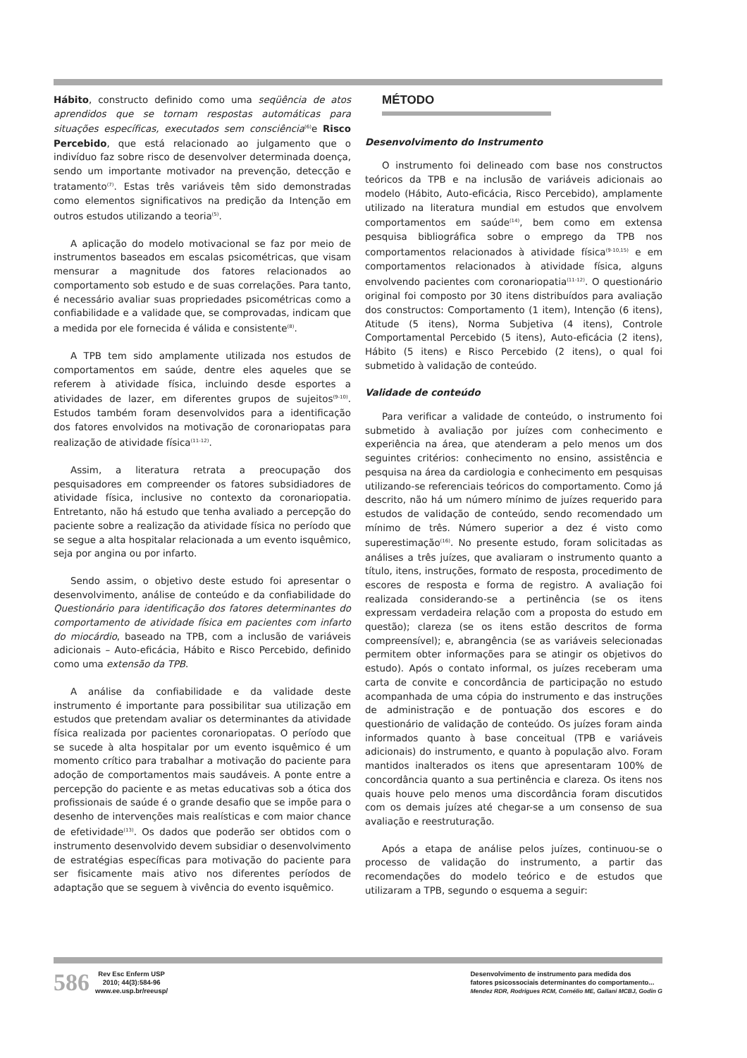Hábito, constructo definido como uma seqüência de atos aprendidos que se tornam respostas automáticas para situações específicas, executados sem consciência<sup>(6)</sup>e Risco Percebido, que está relacionado ao julgamento que o indivíduo faz sobre risco de desenvolver determinada doença, sendo um importante motivador na prevenção, detecção e tratamento<sup>(7)</sup>. Estas três variáveis têm sido demonstradas como elementos significativos na predição da Intenção em outros estudos utilizando a teoria<sup>(5)</sup>.
A aplicação do modelo motivacional se faz por meio de instrumentos baseados em escalas psicométricas, que visam mensurar a magnitude dos fatores relacionados ao comportamento sob estudo e de suas correlações. Para tanto, é necessário avaliar suas propriedades psicométricas como a confiabilidade e a validade que, se comprovadas, indicam que a medida por ele fornecida é válida e consistente<sup>(8)</sup>.
A TPB tem sido amplamente utilizada nos estudos de comportamentos em saúde, dentre eles aqueles que se referem à atividade física, incluindo desde esportes a atividades de lazer, em diferentes grupos de sujeitos<sup>(9-10)</sup>. Estudos também foram desenvolvidos para a identificação dos fatores envolvidos na motivação de coronariopatas para realização de atividade física<sup>(11-12)</sup>.
Assim, a literatura retrata a preocupação dos pesquisadores em compreender os fatores subsidiadores de atividade física, inclusive no contexto da coronariopatia. Entretanto, não há estudo que tenha avaliado a percepção do paciente sobre a realização da atividade física no período que se segue a alta hospitalar relacionada a um evento isquêmico, seja por angina ou por infarto.
Sendo assim, o objetivo deste estudo foi apresentar o desenvolvimento, análise de conteúdo e da confiabilidade do Questionário para identificação dos fatores determinantes do comportamento de atividade física em pacientes com infarto do miocárdio, baseado na TPB, com a inclusão de variáveis adicionais – Auto-eficácia, Hábito e Risco Percebido, definido como uma extensão da TPB.
A análise da confiabilidade e da validade deste instrumento é importante para possibilitar sua utilização em estudos que pretendam avaliar os determinantes da atividade física realizada por pacientes coronariopatas. O período que se sucede à alta hospitalar por um evento isquêmico é um momento crítico para trabalhar a motivação do paciente para adoção de comportamentos mais saudáveis. A ponte entre a percepção do paciente e as metas educativas sob a ótica dos profissionais de saúde é o grande desafio que se impõe para o desenho de intervenções mais realísticas e com maior chance de efetividade<sup>(13)</sup>. Os dados que poderão ser obtidos com o instrumento desenvolvido devem subsidiar o desenvolvimento de estratégias específicas para motivação do paciente para ser fisicamente mais ativo nos diferentes períodos de adaptação que se seguem à vivência do evento isquêmico.
MÉTODO
Desenvolvimento do Instrumento
O instrumento foi delineado com base nos constructos teóricos da TPB e na inclusão de variáveis adicionais ao modelo (Hábito, Auto-eficácia, Risco Percebido), amplamente utilizado na literatura mundial em estudos que envolvem comportamentos em saúde<sup>(14)</sup>, bem como em extensa pesquisa bibliográfica sobre o emprego da TPB nos comportamentos relacionados à atividade física<sup>(9-10,15)</sup> e em comportamentos relacionados à atividade física, alguns envolvendo pacientes com coronariopatia<sup>(11-12)</sup>. O questionário original foi composto por 30 itens distribuídos para avaliação dos constructos: Comportamento (1 item), Intenção (6 itens), Atitude (5 itens), Norma Subjetiva (4 itens), Controle Comportamental Percebido (5 itens), Auto-eficácia (2 itens), Hábito (5 itens) e Risco Percebido (2 itens), o qual foi submetido à validação de conteúdo.
Validade de conteúdo
Para verificar a validade de conteúdo, o instrumento foi submetido à avaliação por juízes com conhecimento e experiência na área, que atenderam a pelo menos um dos seguintes critérios: conhecimento no ensino, assistência e pesquisa na área da cardiologia e conhecimento em pesquisas utilizando-se referenciais teóricos do comportamento. Como já descrito, não há um número mínimo de juízes requerido para estudos de validação de conteúdo, sendo recomendado um mínimo de três. Número superior a dez é visto como superestimação<sup>(16)</sup>. No presente estudo, foram solicitadas as análises a três juízes, que avaliaram o instrumento quanto a título, itens, instruções, formato de resposta, procedimento de escores de resposta e forma de registro. A avaliação foi realizada considerando-se a pertinência (se os itens expressam verdadeira relação com a proposta do estudo em questão); clareza (se os itens estão descritos de forma compreensível); e, abrangência (se as variáveis selecionadas permitem obter informações para se atingir os objetivos do estudo). Após o contato informal, os juízes receberam uma carta de convite e concordância de participação no estudo acompanhada de uma cópia do instrumento e das instruções de administração e de pontuação dos escores e do questionário de validação de conteúdo. Os juízes foram ainda informados quanto à base conceitual (TPB e variáveis adicionais) do instrumento, e quanto à população alvo. Foram mantidos inalterados os itens que apresentaram 100% de concordância quanto a sua pertinência e clareza. Os itens nos quais houve pelo menos uma discordância foram discutidos com os demais juízes até chegar-se a um consenso de sua avaliação e reestruturação.
Após a etapa de análise pelos juízes, continuou-se o processo de validação do instrumento, a partir das recomendações do modelo teórico e de estudos que utilizaram a TPB, segundo o esquema a seguir:
586
Rev Esc Enferm USP
2010; 44(3):584-96
www.ee.usp.br/reeusp/
Desenvolvimento de instrumento para medida dos
fatores psicossociais determinantes do comportamento...
Mendez RDR, Rodrigues RCM, Cornélio ME, Gallani MCBJ, Godin G